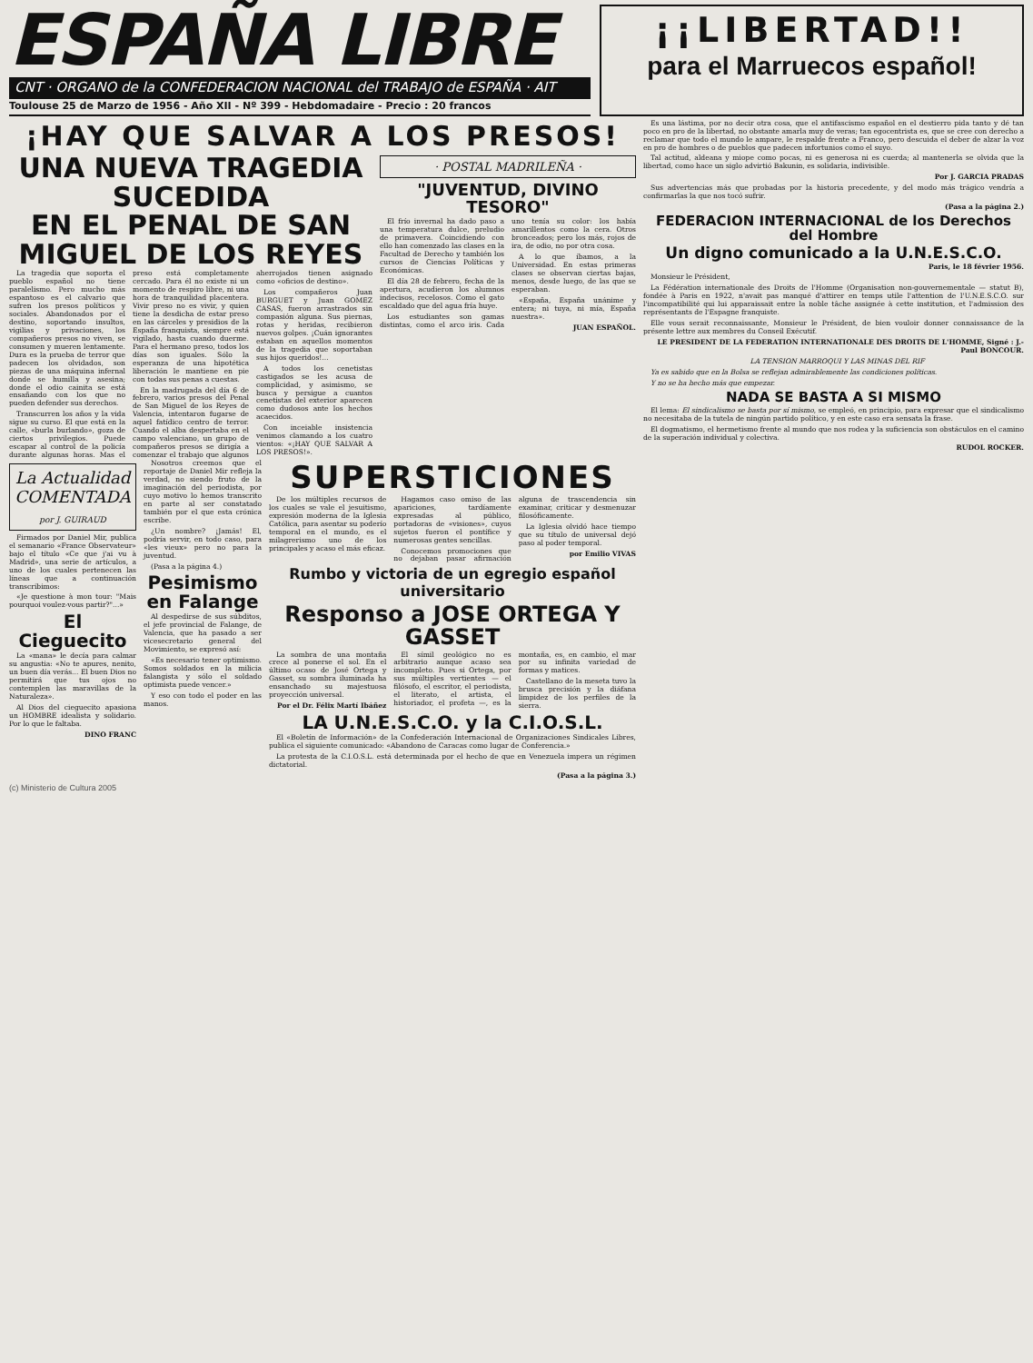ESPAÑA LIBRE
CNT · ORGANO de la CONFEDERACION NACIONAL del TRABAJO de ESPAÑA · AIT
Toulouse 25 de Marzo de 1956 - Año XII - Nº 399 - Hebdomadaire - Precio : 20 francos
¡¡LIBERTAD!!
para el Marruecos español!
¡HAY QUE SALVAR A LOS PRESOS!
UNA NUEVA TRAGEDIA SUCEDIDA
EN EL PENAL DE SAN MIGUEL DE LOS REYES
La tragedia que soporta el pueblo español no tiene paralelismo. Pero mucho más espantoso es el calvario que sufren los presos políticos y sociales. Abandonados por el destino, soportando insultos, vigilias y privaciones, los compañeros presos no viven, se consumen y mueren lentamente. Dura es la prueba de terror que padecen los olvidados, son piezas de una máquina infernal donde se humilla y asesina; donde el odio cainita se está ensañando con los que no pueden defender sus derechos.
Transcurren los años y la vida sigue su curso. El que está en la calle, «burla burlando», goza de ciertos privilegios. Puede escapar al control de la policía durante algunas horas. Mas el preso está completamente cercado. Para él no existe ni un momento de respiro libre, ni una hora de tranquilidad placentera. Vivir preso no es vivir, y quien tiene la desdicha de estar preso en las cárceles y presidios de la España franquista, siempre está vigilado, hasta cuando duerme. Para el hermano preso, todos los días son iguales. Sólo la esperanza de una hipotética liberación le mantiene en pie con todas sus penas a cuestas.
En la madrugada del día 6 de febrero, varios presos del Penal de San Miguel de los Reyes de Valencia, intentaron fugarse de aquel fatídico centro de terror. Cuando el alba despertaba en el campo valenciano, un grupo de compañeros presos se dirigía a comenzar el trabajo que algunos aherrojados tienen asignado como «oficios de destino».
Los compañeros Juan BURGUET y Juan GOMEZ CASAS, fueron arrastrados sin compasión alguna. Sus piernas, rotas y heridas, recibieron nuevos golpes. ¡Cuán ignorantes estaban en aquellos momentos de la tragedia que soportaban sus hijos queridos!...
A todos los cenetistas castigados se les acusa de complicidad, y asimismo, se busca y persigue a cuantos cenetistas del exterior aparecen como dudosos ante los hechos acaecidos.
Con inceiable insistencia venimos clamando a los cuatro vientos: «¡HAY QUE SALVAR A LOS PRESOS!».
· POSTAL MADRILEÑA ·
"JUVENTUD, DIVINO TESORO"
El frío invernal ha dado paso a una temperatura dulce, preludio de primavera. Coincidiendo con ello han comenzado las clases en la Facultad de Derecho y también los cursos de Ciencias Políticas y Económicas.
El día 28 de febrero, fecha de la apertura, acudieron los alumnos indecisos, recelosos. Como el gato escaldado que del agua fría huye.
Los estudiantes son gamas distintas, como el arco iris. Cada uno tenía su color: los había amarillentos como la cera. Otros bronceados; pero los más, rojos de ira, de odio, no por otra cosa.
A lo que íbamos, a la Universidad. En estas primeras clases se observan ciertas bajas, menos, desde luego, de las que se esperaban.
«España, España unánime y entera; ni tuya, ni mía, España nuestra».
JUAN ESPAÑOL.
La Actualidad
COMENTADA
por J. GUIRAUD
Firmados por Daniel Mir, publica el semanario «France Observateur» bajo el título «Ce que j'ai vu à Madrid», una serie de artículos, a uno de los cuales pertenecen las líneas que a continuación transcribimos:
«Je questione à mon tour: "Mais pourquoi voulez-vous partir?"...»
El Cieguecito
La «mana» le decía para calmar su angustia: «No te apures, nenito, un buen día verás... El buen Dios no permitirá que tus ojos no contemplen las maravillas de la Naturaleza».
Al Dios del cieguecito apasiona un HOMBRE idealista y solidario. Por lo que le faltaba.
DINO FRANC
Nosotros creemos que el reportaje de Daniel Mir refleja la verdad, no siendo fruto de la imaginación del periodista, por cuyo motivo lo hemos transcrito en parte al ser constatado también por el que esta crónica escribe.
¿Un nombre? ¡Jamás! El, podría servir, en todo caso, para «les vieux» pero no para la juventud.
(Pasa a la página 4.)
Pesimismo en Falange
Al despedirse de sus súbditos, el jefe provincial de Falange, de Valencia, que ha pasado a ser vicesecretario general del Movimiento, se expresó así:
«Es necesario tener optimismo. Somos soldados en la milicia falangista y sólo el soldado optimista puede vencer.»
Y eso con todo el poder en las manos.
SUPERSTICIONES
De los múltiples recursos de los cuales se vale el jesuitismo, expresión moderna de la Iglesia Católica, para asentar su poderío temporal en el mundo, es el milagrerismo uno de los principales y acaso el más eficaz.
Hagamos caso omiso de las apariciones, tardíamente expresadas al público, portadoras de «visiones», cuyos sujetos fueron el pontífice y numerosas gentes sencillas.
Conocemos promociones que no dejaban pasar afirmación alguna de trascendencia sin examinar, criticar y desmenuzar filosóficamente.
La Iglesia olvidó hace tiempo que su título de universal dejó paso al poder temporal.
por Emilio VIVAS
Rumbo y victoria de un egregio español universitario
Responso a JOSE ORTEGA Y GASSET
La sombra de una montaña crece al ponerse el sol. En el último ocaso de José Ortega y Gasset, su sombra iluminada ha ensanchado su majestuosa proyección universal.
Por el Dr. Félix Martí Ibáñez
El símil geológico no es arbitrario aunque acaso sea incompleto. Pues si Ortega, por sus múltiples vertientes — el filósofo, el escritor, el periodista, el literato, el artista, el historiador, el profeta —, es la montaña, es, en cambio, el mar por su infinita variedad de formas y matices.
Castellano de la meseta tuvo la brusca precisión y la diáfana limpidez de los perfiles de la sierra.
LA U.N.E.S.C.O. y la C.I.O.S.L.
El «Boletín de Información» de la Confederación Internacional de Organizaciones Sindicales Libres, publica el siguiente comunicado: «Abandono de Caracas como lugar de Conferencia.»
La protesta de la C.I.O.S.L. está determinada por el hecho de que en Venezuela impera un régimen dictatorial.
(Pasa a la página 3.)
Es una lástima, por no decir otra cosa, que el antifascismo español en el destierro pida tanto y dé tan poco en pro de la libertad, no obstante amarla muy de veras; tan egocentrista es, que se cree con derecho a reclamar que todo el mundo le ampare, le respalde frente a Franco, pero descuida el deber de alzar la voz en pro de hombres o de pueblos que padecen infortunios como el suyo.
Tal actitud, aldeana y miope como pocas, ni es generosa ni es cuerda; al mantenerla se olvida que la libertad, como hace un siglo advirtió Bakunin, es solidaria, indivisible.
Por J. GARCIA PRADAS
Sus advertencias más que probadas por la historia precedente, y del modo más trágico vendría a confirmarlas la que nos tocó sufrir.
(Pasa a la página 2.)
FEDERACION INTERNACIONAL de los Derechos del Hombre
Un digno comunicado a la U.N.E.S.C.O.
Paris, le 18 février 1956.
Monsieur le Président,
La Fédération internationale des Droits de l'Homme (Organisation non-gouvernementale — statut B), fondée à Paris en 1922, n'avait pas manqué d'attirer en temps utile l'attention de l'U.N.E.S.C.O. sur l'incompatibilité qui lui apparaissait entre la noble tâche assignée à cette institution, et l'admission des représentants de l'Espagne franquiste.
Elle vous serait reconnaissante, Monsieur le Président, de bien vouloir donner connaissance de la présente lettre aux membres du Conseil Exécutif.
LE PRESIDENT DE LA FEDERATION INTERNATIONALE DES DROITS DE L'HOMME, Signé : J.-Paul BONCOUR.
LA TENSION MARROQUI Y LAS MINAS DEL RIF
Ya es sabido que en la Bolsa se reflejan admirablemente las condiciones políticas.
Y no se ha hecho más que empezar.
NADA SE BASTA A SI MISMO
El lema: El sindicalismo se basta por sí mismo, se empleó, en principio, para expresar que el sindicalismo no necesitaba de la tutela de ningún partido político, y en este caso era sensata la frase.
El dogmatismo, el hermetismo frente al mundo que nos rodea y la suficiencia son obstáculos en el camino de la superación individual y colectiva.
RUDOL ROCKER.
(c) Ministerio de Cultura 2005